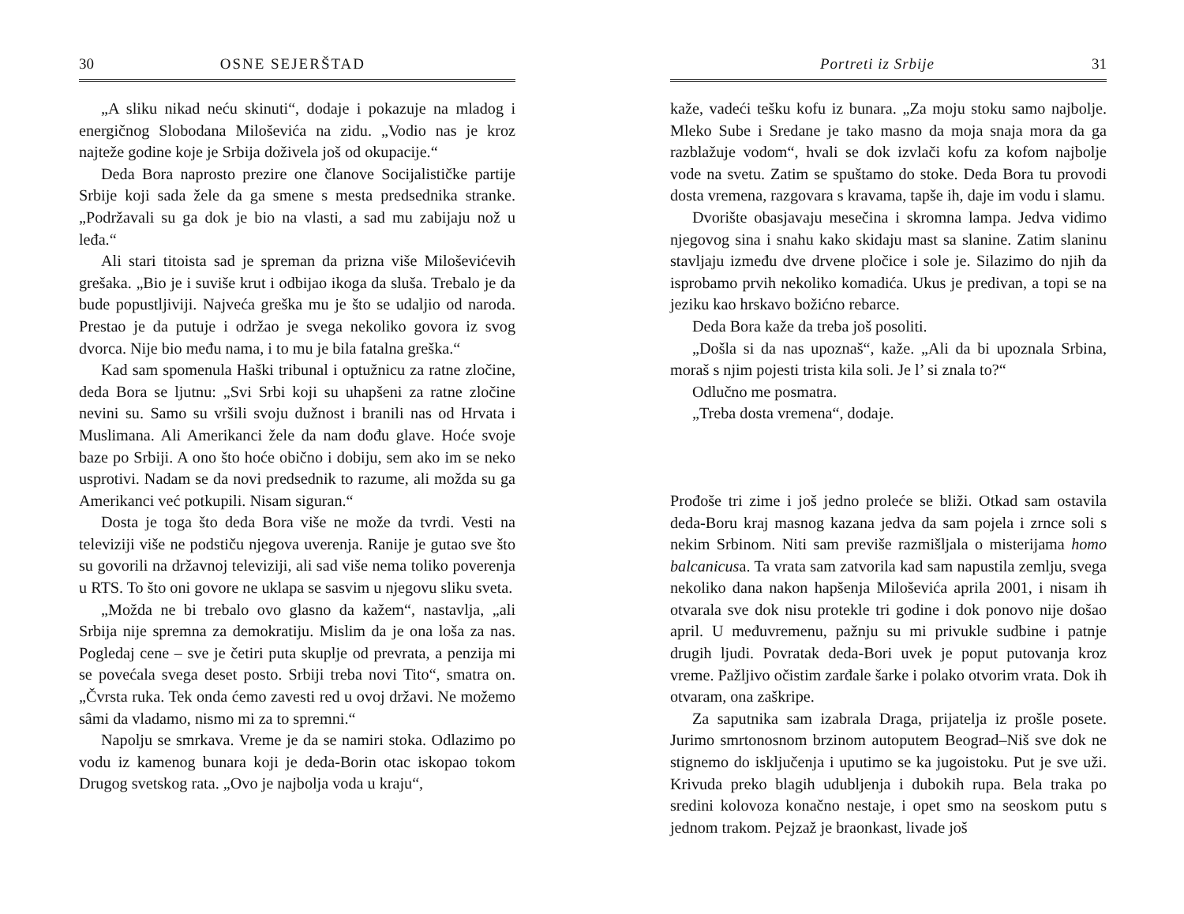30 OSNE SEJERŠTAD
„A sliku nikad neću skinuti“, dodaje i pokazuje na mladog i energičnog Slobodana Miloševića na zidu. „Vodio nas je kroz najteže godine koje je Srbija doživela još od okupacije.“
Deda Bora naprosto prezire one članove Socijalističke partije Srbije koji sada žele da ga smene s mesta predsednika stranke. „Podržavali su ga dok je bio na vlasti, a sad mu zabijaju nož u leđa.“
Ali stari titoista sad je spreman da prizna više Miloševićevih grešaka. „Bio je i suviše krut i odbijao ikoga da sluša. Trebalo je da bude popustljiviji. Najveća greška mu je što se udaljio od naroda. Prestao je da putuje i održao je svega nekoliko govora iz svog dvorca. Nije bio među nama, i to mu je bila fatalna greška.“
Kad sam spomenula Haški tribunal i optužnicu za ratne zločine, deda Bora se ljutnu: „Svi Srbi koji su uhapšeni za ratne zločine nevini su. Samo su vršili svoju dužnost i branili nas od Hrvata i Muslimana. Ali Amerikanci žele da nam dođu glave. Hoće svoje baze po Srbiji. A ono što hoće obično i dobiju, sem ako im se neko usprotivi. Nadam se da novi predsednik to razume, ali možda su ga Amerikanci već potkupili. Nisam siguran.“
Dosta je toga što deda Bora više ne može da tvrdi. Vesti na televiziji više ne podstiču njegova uverenja. Ranije je gutao sve što su govorili na državnoj televiziji, ali sad više nema toliko poverenja u RTS. To što oni govore ne uklapa se sasvim u njegovu sliku sveta.
„Možda ne bi trebalo ovo glasno da kažem“, nastavlja, „ali Srbija nije spremna za demokratiju. Mislim da je ona loša za nas. Pogledaj cene – sve je četiri puta skuplje od prevrata, a penzija mi se povećala svega deset posto. Srbiji treba novi Tito“, smatra on. „Čvrsta ruka. Tek onda ćemo zavesti red u ovoj državi. Ne možemo sâmi da vladamo, nismo mi za to spremni.“
Napolju se smrkava. Vreme je da se namiri stoka. Odlazimo po vodu iz kamenog bunara koji je deda-Borin otac iskopao tokom Drugog svetskog rata. „Ovo je najbolja voda u kraju“,
Portreti iz Srbije 31
kaže, vadeći tešku kofu iz bunara. „Za moju stoku samo najbolje. Mleko Sube i Sredane je tako masno da moja snaja mora da ga razblažuje vodom“, hvali se dok izvlači kofu za kofom najbolje vode na svetu. Zatim se spuštamo do stoke. Deda Bora tu provodi dosta vremena, razgovara s kravama, tapše ih, daje im vodu i slamu.
Dvorište obasjavaju mesečina i skromna lampa. Jedva vidimo njegovog sina i snahu kako skidaju mast sa slanine. Zatim slaninu stavljaju između dve drvene pločice i sole je. Silazimo do njih da isprobamo prvih nekoliko komadića. Ukus je predivan, a topi se na jeziku kao hrskavo božićno rebarce.
Deda Bora kaže da treba još posoliti.
„Došla si da nas upoznaš“, kaže. „Ali da bi upoznala Srbina, moraš s njim pojesti trista kila soli. Je l’ si znala to?“
Odlučno me posmatra.
„Treba dosta vremena“, dodaje.
Prođoše tri zime i još jedno proleće se bliži. Otkad sam ostavila deda-Boru kraj masnog kazana jedva da sam pojela i zrnce soli s nekim Srbinom. Niti sam previše razmišljala o misterijama homo balcanicusa. Ta vrata sam zatvorila kad sam napustila zemlju, svega nekoliko dana nakon hapšenja Miloševića aprila 2001, i nisam ih otvarala sve dok nisu protekle tri godine i dok ponovo nije došao april. U međuvremenu, pažnju su mi privukle sudbine i patnje drugih ljudi. Povratak deda-Bori uvek je poput putovanja kroz vreme. Pažljivo očistim zarđale šarke i polako otvorim vrata. Dok ih otvaram, ona zaškripe.
Za saputnika sam izabrala Draga, prijatelja iz prošle posete. Jurimo smrtonosnom brzinom autoputem Beograd–Niš sve dok ne stignemo do isključenja i uputimo se ka jugoistoku. Put je sve uži. Krivuda preko blagih udubljenja i dubokih rupa. Bela traka po sredini kolovoza konačno nestaje, i opet smo na seoskom putu s jednom trakom. Pejzaž je braonkast, livade još